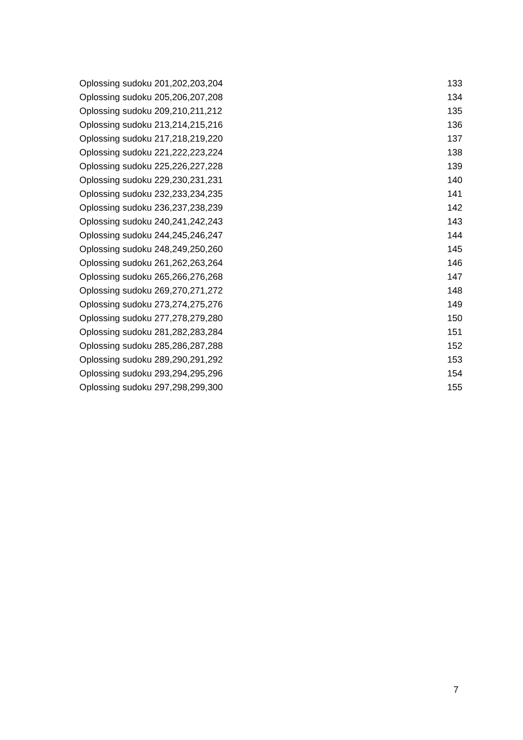Oplossing sudoku 201,202,203,204 133
Oplossing sudoku 205,206,207,208 134
Oplossing sudoku 209,210,211,212 135
Oplossing sudoku 213,214,215,216 136
Oplossing sudoku 217,218,219,220 137
Oplossing sudoku 221,222,223,224 138
Oplossing sudoku 225,226,227,228 139
Oplossing sudoku 229,230,231,231 140
Oplossing sudoku 232,233,234,235 141
Oplossing sudoku 236,237,238,239 142
Oplossing sudoku 240,241,242,243 143
Oplossing sudoku 244,245,246,247 144
Oplossing sudoku 248,249,250,260 145
Oplossing sudoku 261,262,263,264 146
Oplossing sudoku 265,266,276,268 147
Oplossing sudoku 269,270,271,272 148
Oplossing sudoku 273,274,275,276 149
Oplossing sudoku 277,278,279,280 150
Oplossing sudoku 281,282,283,284 151
Oplossing sudoku 285,286,287,288 152
Oplossing sudoku 289,290,291,292 153
Oplossing sudoku 293,294,295,296 154
Oplossing sudoku 297,298,299,300 155
7